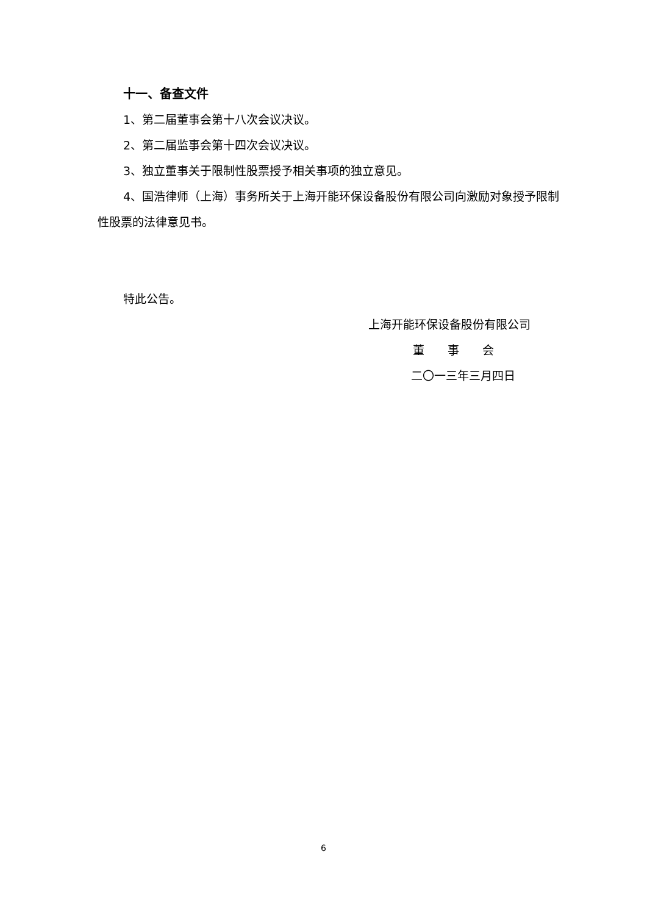十一、备查文件
1、第二届董事会第十八次会议决议。
2、第二届监事会第十四次会议决议。
3、独立董事关于限制性股票授予相关事项的独立意见。
4、国浩律师（上海）事务所关于上海开能环保设备股份有限公司向激励对象授予限制性股票的法律意见书。
特此公告。
上海开能环保设备股份有限公司
董　　事　　会
二〇一三年三月四日
6